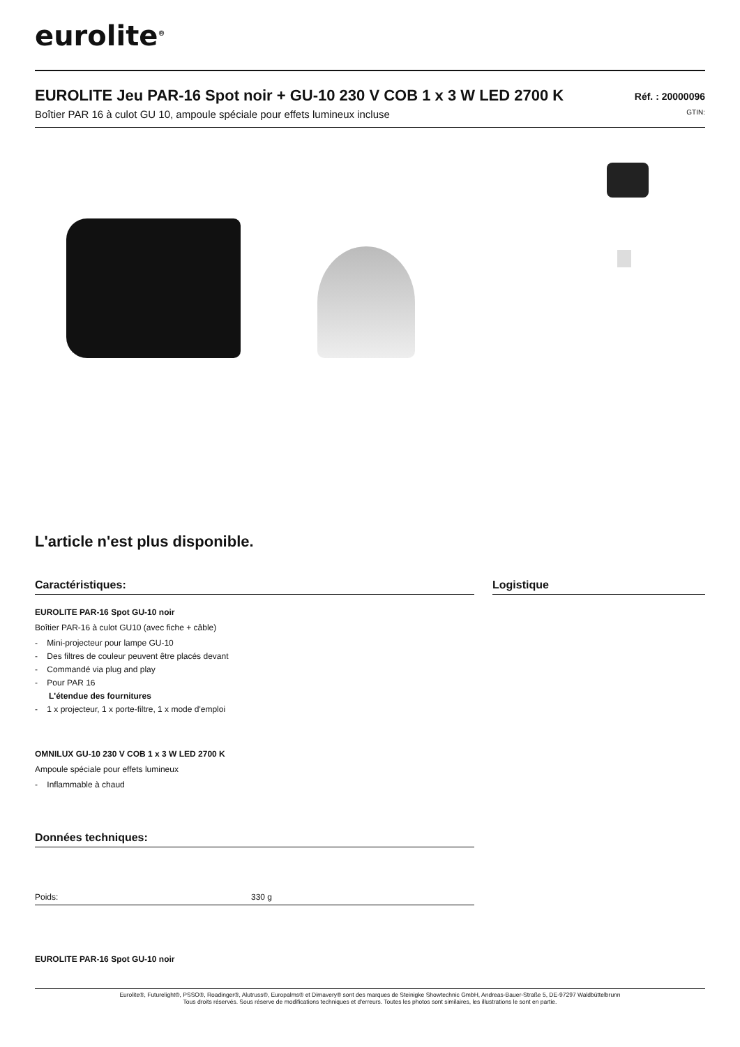eurolite<sup>®</sup>
EUROLITE Jeu PAR-16 Spot noir + GU-10 230 V COB 1 x 3 W LED 2700 K
Réf. : 20000096
Boîtier PAR 16 à culot GU 10, ampoule spéciale pour effets lumineux incluse GTIN:
L'article n'est plus disponible.
Caractéristiques:
EUROLITE PAR-16 Spot GU-10 noir
Boîtier PAR-16 à culot GU10 (avec fiche + câble)
- Mini-projecteur pour lampe GU-10
- Des filtres de couleur peuvent être placés devant
- Commandé via plug and play
- Pour PAR 16
L'étendue des fournitures
- 1 x projecteur, 1 x porte-filtre, 1 x mode d'emploi
OMNILUX GU-10 230 V COB 1 x 3 W LED 2700 K
Ampoule spéciale pour effets lumineux
- Inflammable à chaud
Données techniques:
| Poids: | 330 g |
EUROLITE PAR-16 Spot GU-10 noir
Logistique
Eurolite®, Futurelight®, PSSO®, Roadinger®, Alutruss®, Europalms® et Dimavery® sont des marques de Steinigke Showtechnic GmbH, Andreas-Bauer-Straße 5, DE-97297 Waldbüttelbrunn
Tous droits réservés. Sous réserve de modifications techniques et d'erreurs. Toutes les photos sont similaires, les illustrations le sont en partie.